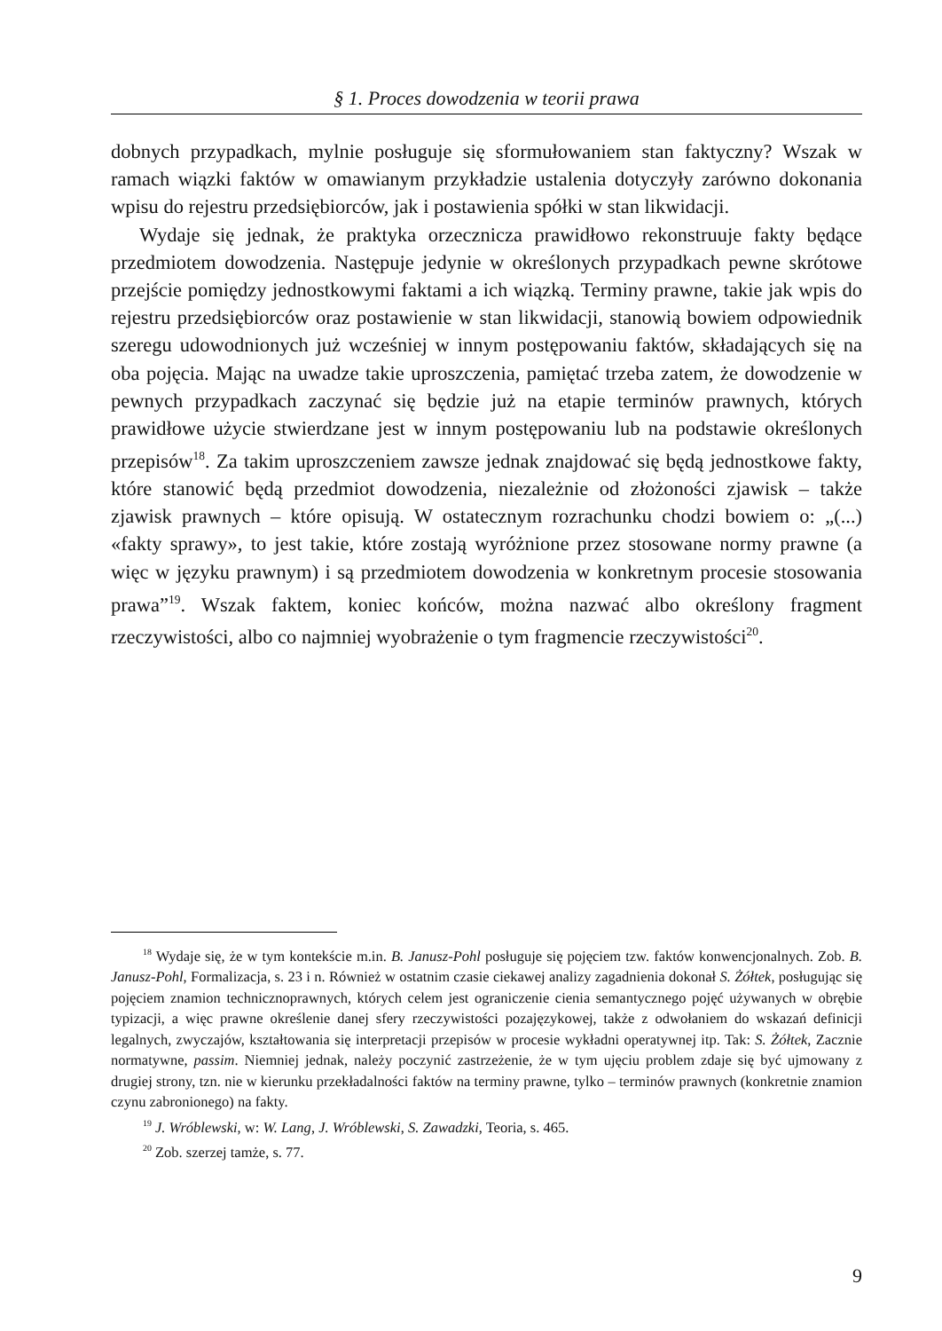§ 1. Proces dowodzenia w teorii prawa
dobnych przypadkach, mylnie posługuje się sformułowaniem stan faktyczny? Wszak w ramach wiązki faktów w omawianym przykładzie ustalenia dotyczyły zarówno dokonania wpisu do rejestru przedsiębiorców, jak i postawienia spółki w stan likwidacji.
Wydaje się jednak, że praktyka orzecznicza prawidłowo rekonstruuje fakty będące przedmiotem dowodzenia. Następuje jedynie w określonych przypadkach pewne skrótowe przejście pomiędzy jednostkowymi faktami a ich wiązką. Terminy prawne, takie jak wpis do rejestru przedsiębiorców oraz postawienie w stan likwidacji, stanowią bowiem odpowiednik szeregu udowodnionych już wcześniej w innym postępowaniu faktów, składających się na oba pojęcia. Mając na uwadze takie uproszczenia, pamiętać trzeba zatem, że dowodzenie w pewnych przypadkach zaczynać się będzie już na etapie terminów prawnych, których prawidłowe użycie stwierdzane jest w innym postępowaniu lub na podstawie określonych przepisów<sup>18</sup>. Za takim uproszczeniem zawsze jednak znajdować się będą jednostkowe fakty, które stanowić będą przedmiot dowodzenia, niezależnie od złożoności zjawisk – także zjawisk prawnych – które opisują. W ostatecznym rozrachunku chodzi bowiem o: „(...) «fakty sprawy», to jest takie, które zostają wyróżnione przez stosowane normy prawne (a więc w języku prawnym) i są przedmiotem dowodzenia w konkretnym procesie stosowania prawa”<sup>19</sup>. Wszak faktem, koniec końców, można nazwać albo określony fragment rzeczywistości, albo co najmniej wyobrażenie o tym fragmencie rzeczywistości<sup>20</sup>.
<sup>18</sup> Wydaje się, że w tym kontekście m.in. B. Janusz-Pohl posługuje się pojęciem tzw. faktów konwencjonalnych. Zob. B. Janusz-Pohl, Formalizacja, s. 23 i n. Również w ostatnim czasie ciekawej analizy zagadnienia dokonał S. Żółtek, posługując się pojęciem znamion technicznoprawnych, których celem jest ograniczenie cienia semantycznego pojęć używanych w obrębie typizacji, a więc prawne określenie danej sfery rzeczywistości pozajęzykowej, także z odwołaniem do wskazań definicji legalnych, zwyczajów, kształtowania się interpretacji przepisów w procesie wykładni operatywnej itp. Tak: S. Żółtek, Zacznie normatywne, passim. Niemniej jednak, należy poczynić zastrzeżenie, że w tym ujęciu problem zdaje się być ujmowany z drugiej strony, tzn. nie w kierunku przekładalności faktów na terminy prawne, tylko – terminów prawnych (konkretnie znamion czynu zabronionego) na fakty.
<sup>19</sup> J. Wróblewski, w: W. Lang, J. Wróblewski, S. Zawadzki, Teoria, s. 465.
<sup>20</sup> Zob. szerzej tamże, s. 77.
9